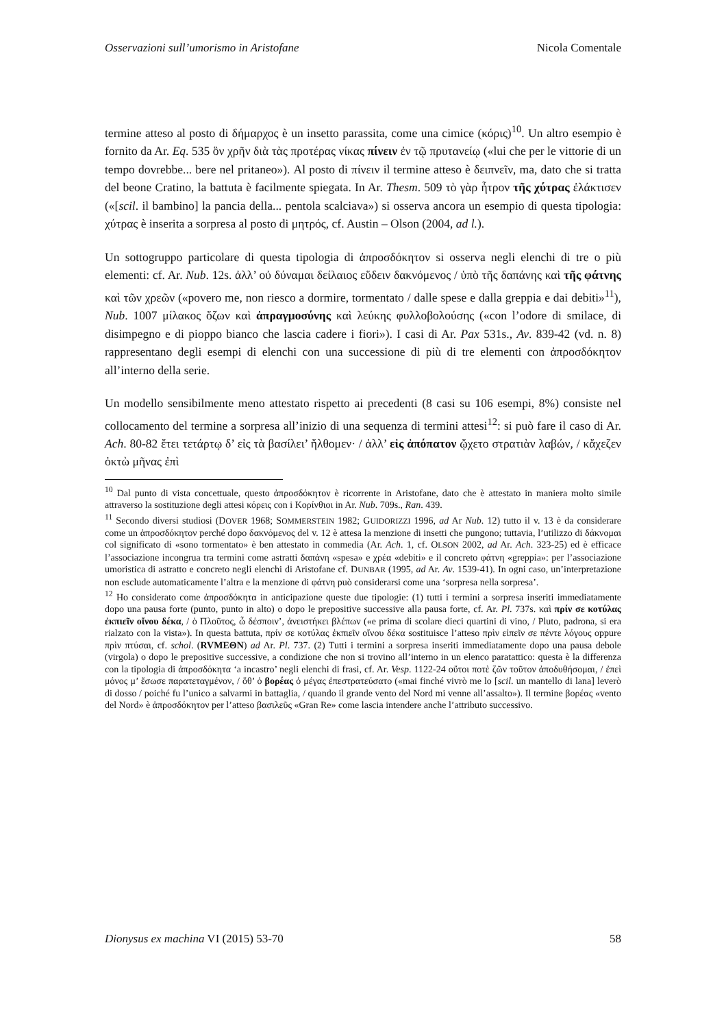Osservazioni sull’umorismo in Aristofane Nicola Comentale
termine atteso al posto di δήμαρχος è un insetto parassita, come una cimice (κόρις)<sup>10</sup>. Un altro esempio è fornito da Ar. Eq. 535 ὃν χρῆν διὰ τὰς προτέρας νίκας πίνειν ἐν τῷ πρυτανείῳ («lui che per le vittorie di un tempo dovrebbe... bere nel pritaneo»). Al posto di πίνειν il termine atteso è δειπνεῖν, ma, dato che si tratta del beone Cratino, la battuta è facilmente spiegata. In Ar. Thesm. 509 τὸ γὰρ ἦτρον τῆς χύτρας ἐλάκτισεν («[scil. il bambino] la pancia della... pentola scalciava») si osserva ancora un esempio di questa tipologia: χύτρας è inserita a sorpresa al posto di μητρός, cf. Austin – Olson (2004, ad l.).
Un sottogruppo particolare di questa tipologia di ἀπροσδόκητον si osserva negli elenchi di tre o più elementi: cf. Ar. Nub. 12s. ἀλλ’ οὐ δύναμαι δείλαιος εὕδειν δακνόμενος / ὑπὸ τῆς δαπάνης καὶ τῆς φάτνης καὶ τῶν χρεῶν («povero me, non riesco a dormire, tormentato / dalle spese e dalla greppia e dai debiti»<sup>11</sup>), Nub. 1007 μίλακος ὄζων καὶ ἀπραγμοσύνης καὶ λεύκης φυλλοβολούσης («con l’odore di smilace, di disimpegno e di pioppo bianco che lascia cadere i fiori»). I casi di Ar. Pax 531s., Av. 839-42 (vd. n. 8) rappresentano degli esempi di elenchi con una successione di più di tre elementi con ἀπροσδόκητον all’interno della serie.
Un modello sensibilmente meno attestato rispetto ai precedenti (8 casi su 106 esempi, 8%) consiste nel collocamento del termine a sorpresa all’inizio di una sequenza di termini attesi<sup>12</sup>: si può fare il caso di Ar. Ach. 80-82 ἔτει τετάρτῳ δ’ εἰς τὰ βασίλει’ ἤλθομεν· / ἀλλ’ εἰς ἀπόπατον ᾤχετο στρατιὰν λαβών, / κἄχεζεν ὀκτὼ μῆνας ἐπὶ
<sup>10</sup> Dal punto di vista concettuale, questo ἀπροσδόκητον è ricorrente in Aristofane, dato che è attestato in maniera molto simile attraverso la sostituzione degli attesi κόρεις con i Κορίνθιοι in Ar. Nub. 709s., Ran. 439.
<sup>11</sup> Secondo diversi studiosi (DOVER 1968; SOMMERSTEIN 1982; GUIDORIZZI 1996, ad Ar Nub. 12) tutto il v. 13 è da considerare come un ἀπροσδόκητον perché dopo δακνόμενος del v. 12 è attesa la menzione di insetti che pungono; tuttavia, l’utilizzo di δάκνομαι col significato di «sono tormentato» è ben attestato in commedia (Ar. Ach. 1, cf. OLSON 2002, ad Ar. Ach. 323-25) ed è efficace l’associazione incongrua tra termini come astratti δαπάνη «spesa» e χρέα «debiti» e il concreto φάτνη «greppia»: per l’associazione umoristica di astratto e concreto negli elenchi di Aristofane cf. DUNBAR (1995, ad Ar. Av. 1539-41). In ogni caso, un’interpretazione non esclude automaticamente l’altra e la menzione di φάτνη può considerarsi come una ‘sorpresa nella sorpresa’.
<sup>12</sup> Ho considerato come ἀπροσδόκητα in anticipazione queste due tipologie: (1) tutti i termini a sorpresa inseriti immediatamente dopo una pausa forte (punto, punto in alto) o dopo le prepositive successive alla pausa forte, cf. Ar. Pl. 737s. καὶ πρίν σε κοτύλας ἐκπιεῖν οἴνου δέκα, / ὁ Πλοῦτος, ὦ δέσποιν’, ἀνειστήκει βλέπων («e prima di scolare dieci quartini di vino, / Pluto, padrona, si era rialzato con la vista»). In questa battuta, πρίν σε κοτύλας ἐκπιεῖν οἴνου δέκα sostituisce l’atteso πρὶν εἰπεῖν σε πέντε λόγους oppure πρὶν πτύσαι, cf. schol. (RVMEΘN) ad Ar. Pl. 737. (2) Tutti i termini a sorpresa inseriti immediatamente dopo una pausa debole (virgola) o dopo le prepositive successive, a condizione che non si trovino all’interno in un elenco paratattico: questa è la differenza con la tipologia di ἀπροσδόκητα ‘a incastro’ negli elenchi di frasi, cf. Ar. Vesp. 1122-24 οὔτοι ποτὲ ζῶν τοῦτον ἀποδυθήσομαι, / ἐπεὶ μόνος μ’ ἔσωσε παρατεταγμένον, / ὅθ’ ὁ βορέας ὁ μέγας ἐπεστρατεύσατο («mai finché vivrò me lo [scil. un mantello di lana] leverò di dosso / poiché fu l’unico a salvarmi in battaglia, / quando il grande vento del Nord mi venne all’assalto»). Il termine βορέας «vento del Nord» è ἀπροσδόκητον per l’atteso βασιλεῦς «Gran Re» come lascia intendere anche l’attributo successivo.
Dionysus ex machina VI (2015) 53-70 58